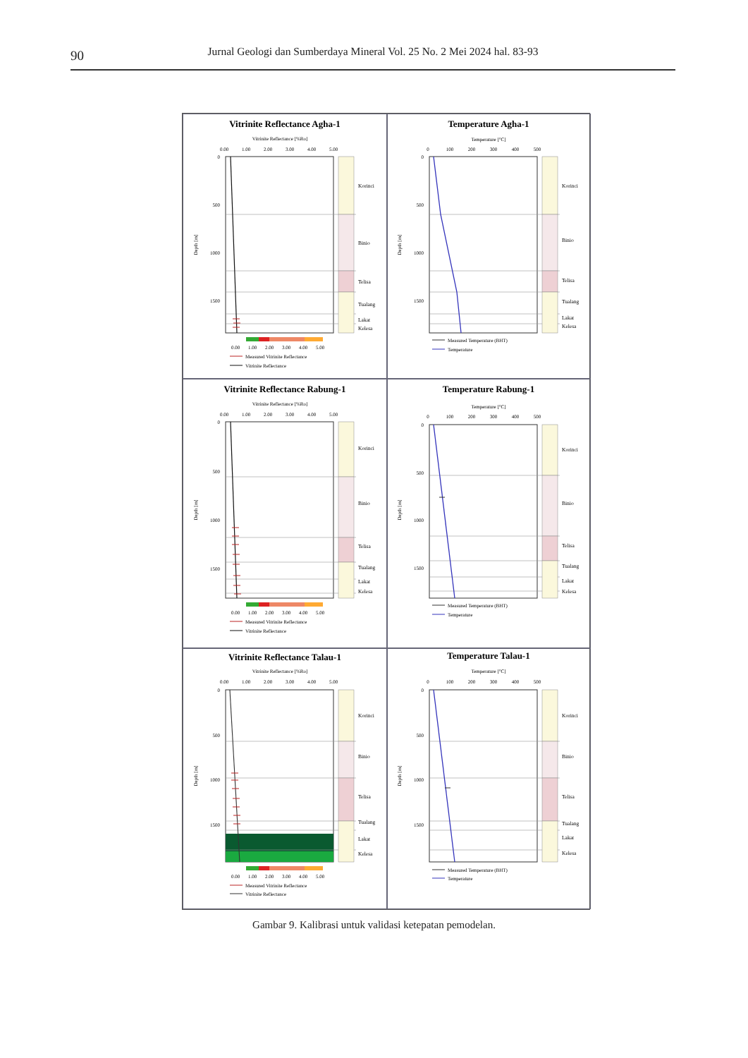90
Jurnal Geologi dan Sumberdaya Mineral Vol. 25 No. 2 Mei 2024 hal. 83-93
Vitrinite Reflectance Agha-1
Vitrinite Reflectance [%Ro]
0.00
1.00
2.00
3.00
4.00
5.00
0
500
1000
1500
Depth [m]
Korinci
Binio
Telisa
Tualang
Lakat
Kelesa
0.00
1.00
2.00
3.00
4.00
5.00
Measured Vitrinite Reflectance
Vitrinite Reflectance
Temperature Agha-1
Temperature [°C]
0
100
200
300
400
500
0
500
1000
1500
Depth [m]
Korinci
Binio
Telisa
Tualang
Lakat
Kelesa
Measured Temperature (BHT)
Temperature
Vitrinite Reflectance Rabung-1
Vitrinite Reflectance [%Ro]
0.00
1.00
2.00
3.00
4.00
5.00
0
500
1000
1500
Depth [m]
Korinci
Binio
Telisa
Tualang
Lakat
Kelesa
0.00
1.00
2.00
3.00
4.00
5.00
Measured Vitrinite Reflectance
Vitrinite Reflectance
Temperature Rabung-1
Temperature [°C]
0
100
200
300
400
500
0
500
1000
1500
Depth [m]
Korinci
Binio
Telisa
Tualang
Lakat
Kelesa
Measured Temperature (BHT)
Temperature
Vitrinite Reflectance Talau-1
Vitrinite Reflectance [%Ro]
0.00
1.00
2.00
3.00
4.00
5.00
0
500
1000
1500
Depth [m]
Korinci
Binio
Telisa
Tualang
Lakat
Kelesa
0.00
1.00
2.00
3.00
4.00
5.00
Measured Vitrinite Reflectance
Vitrinite Reflectance
Temperature Talau-1
Temperature [°C]
0
100
200
300
400
500
0
500
1000
1500
Depth [m]
Korinci
Binio
Telisa
Tualang
Lakat
Kelesa
Measured Temperature (BHT)
Temperature
Gambar 9. Kalibrasi untuk validasi ketepatan pemodelan.